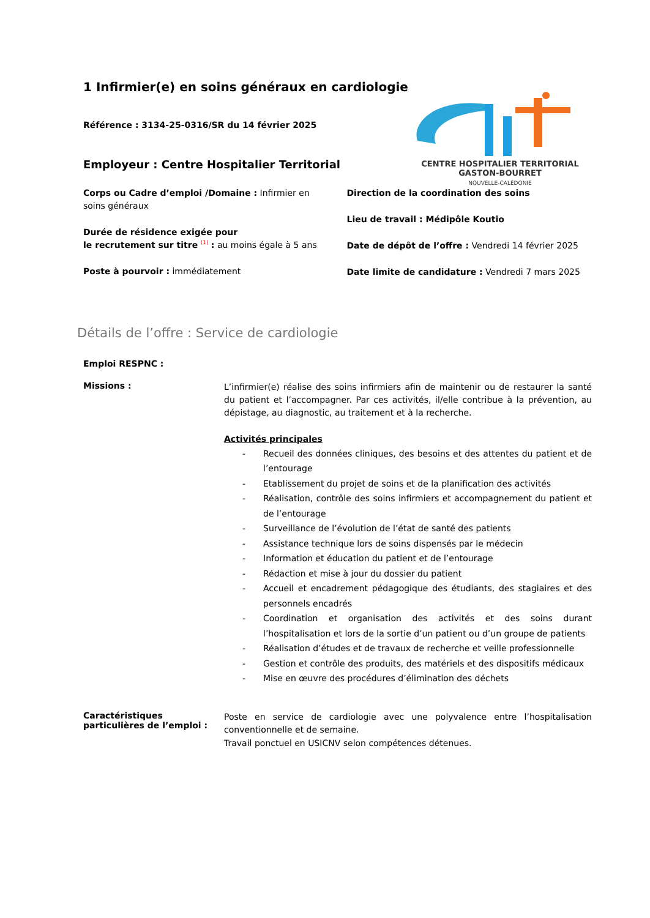1 Infirmier(e) en soins généraux en cardiologie
Référence : 3134-25-0316/SR du 14 février 2025
Employeur : Centre Hospitalier Territorial
CENTRE HOSPITALIER TERRITORIAL
GASTON-BOURRET
NOUVELLE-CALÉDONIE
Corps ou Cadre d’emploi /Domaine : Infirmier en soins généraux
Durée de résidence exigée pour
le recrutement sur titre <sup>(1)</sup> : au moins égale à 5 ans
Poste à pourvoir : immédiatement
Direction de la coordination des soins
Lieu de travail : Médipôle Koutio
Date de dépôt de l’offre : Vendredi 14 février 2025
Date limite de candidature : Vendredi 7 mars 2025
Détails de l’offre : Service de cardiologie
Emploi RESPNC :
Missions :
L’infirmier(e) réalise des soins infirmiers afin de maintenir ou de restaurer la santé du patient et l’accompagner. Par ces activités, il/elle contribue à la prévention, au dépistage, au diagnostic, au traitement et à la recherche.
Activités principales
- Recueil des données cliniques, des besoins et des attentes du patient et de l’entourage
- Etablissement du projet de soins et de la planification des activités
- Réalisation, contrôle des soins infirmiers et accompagnement du patient et de l’entourage
- Surveillance de l’évolution de l’état de santé des patients
- Assistance technique lors de soins dispensés par le médecin
- Information et éducation du patient et de l’entourage
- Rédaction et mise à jour du dossier du patient
- Accueil et encadrement pédagogique des étudiants, des stagiaires et des personnels encadrés
- Coordination et organisation des activités et des soins durant l’hospitalisation et lors de la sortie d’un patient ou d’un groupe de patients
- Réalisation d’études et de travaux de recherche et veille professionnelle
- Gestion et contrôle des produits, des matériels et des dispositifs médicaux
- Mise en œuvre des procédures d’élimination des déchets
Caractéristiques particulières de l’emploi :
Poste en service de cardiologie avec une polyvalence entre l’hospitalisation conventionnelle et de semaine.
Travail ponctuel en USICNV selon compétences détenues.